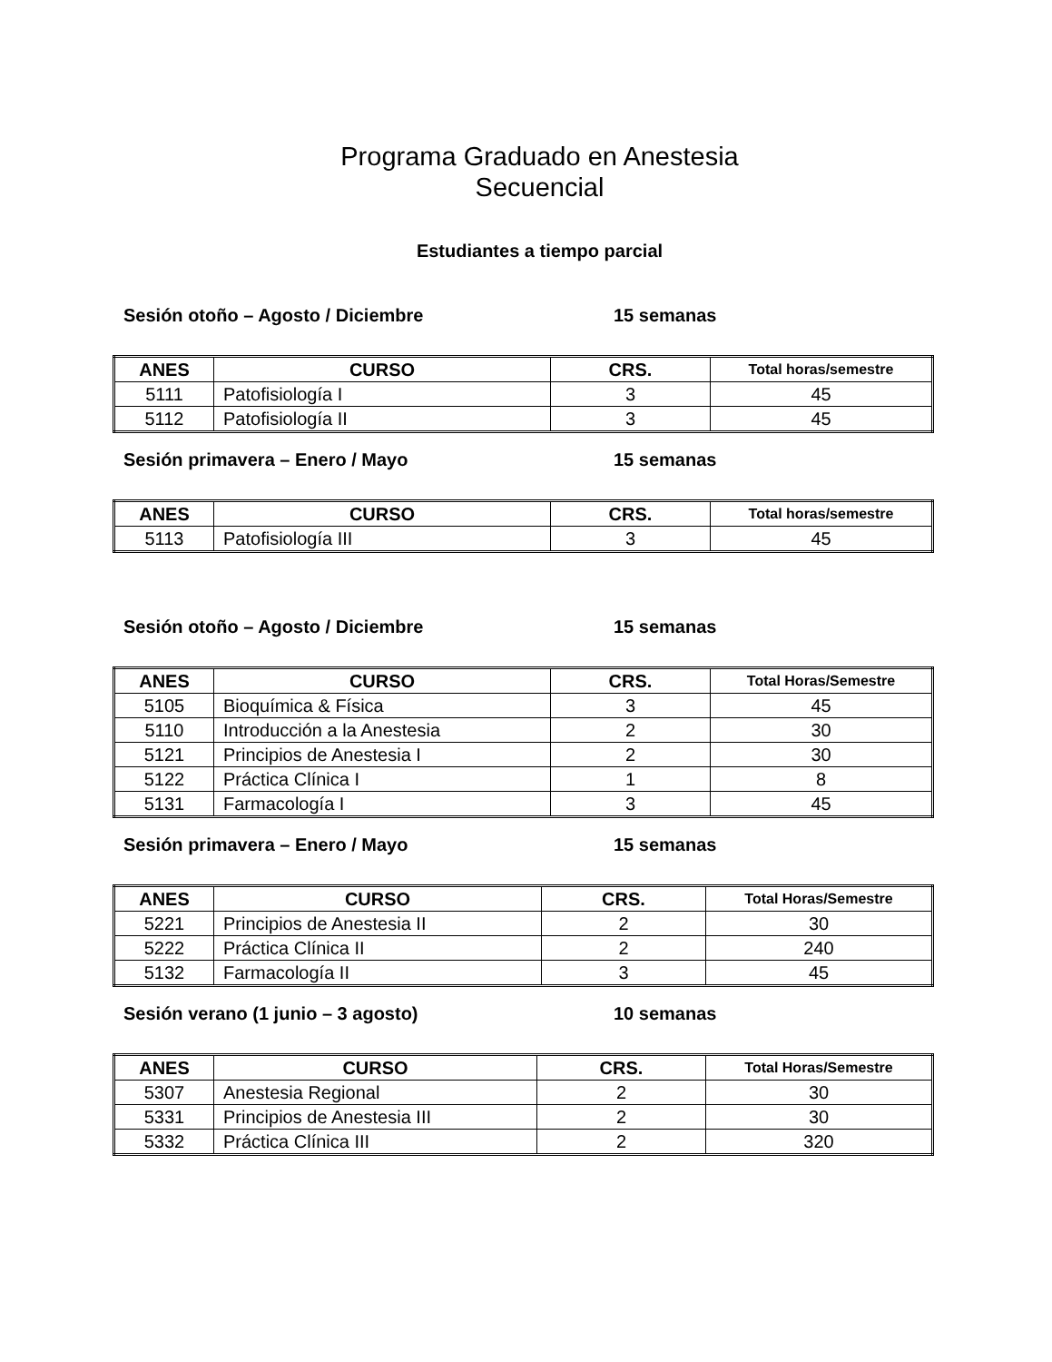Programa Graduado en Anestesia
Secuencial
Estudiantes a tiempo parcial
Sesión otoño – Agosto / Diciembre 15 semanas
| ANES | CURSO | CRS. | Total horas/semestre |
| --- | --- | --- | --- |
| 5111 | Patofisiología I | 3 | 45 |
| 5112 | Patofisiología II | 3 | 45 |
Sesión primavera – Enero / Mayo 15 semanas
| ANES | CURSO | CRS. | Total horas/semestre |
| --- | --- | --- | --- |
| 5113 | Patofisiología III | 3 | 45 |
Sesión otoño – Agosto / Diciembre 15 semanas
| ANES | CURSO | CRS. | Total Horas/Semestre |
| --- | --- | --- | --- |
| 5105 | Bioquímica & Física | 3 | 45 |
| 5110 | Introducción a la Anestesia | 2 | 30 |
| 5121 | Principios de Anestesia I | 2 | 30 |
| 5122 | Práctica Clínica I | 1 | 8 |
| 5131 | Farmacología I | 3 | 45 |
Sesión primavera – Enero / Mayo 15 semanas
| ANES | CURSO | CRS. | Total Horas/Semestre |
| --- | --- | --- | --- |
| 5221 | Principios de Anestesia II | 2 | 30 |
| 5222 | Práctica Clínica II | 2 | 240 |
| 5132 | Farmacología II | 3 | 45 |
Sesión verano (1 junio – 3 agosto) 10 semanas
| ANES | CURSO | CRS. | Total Horas/Semestre |
| --- | --- | --- | --- |
| 5307 | Anestesia Regional | 2 | 30 |
| 5331 | Principios de Anestesia III | 2 | 30 |
| 5332 | Práctica Clínica III | 2 | 320 |